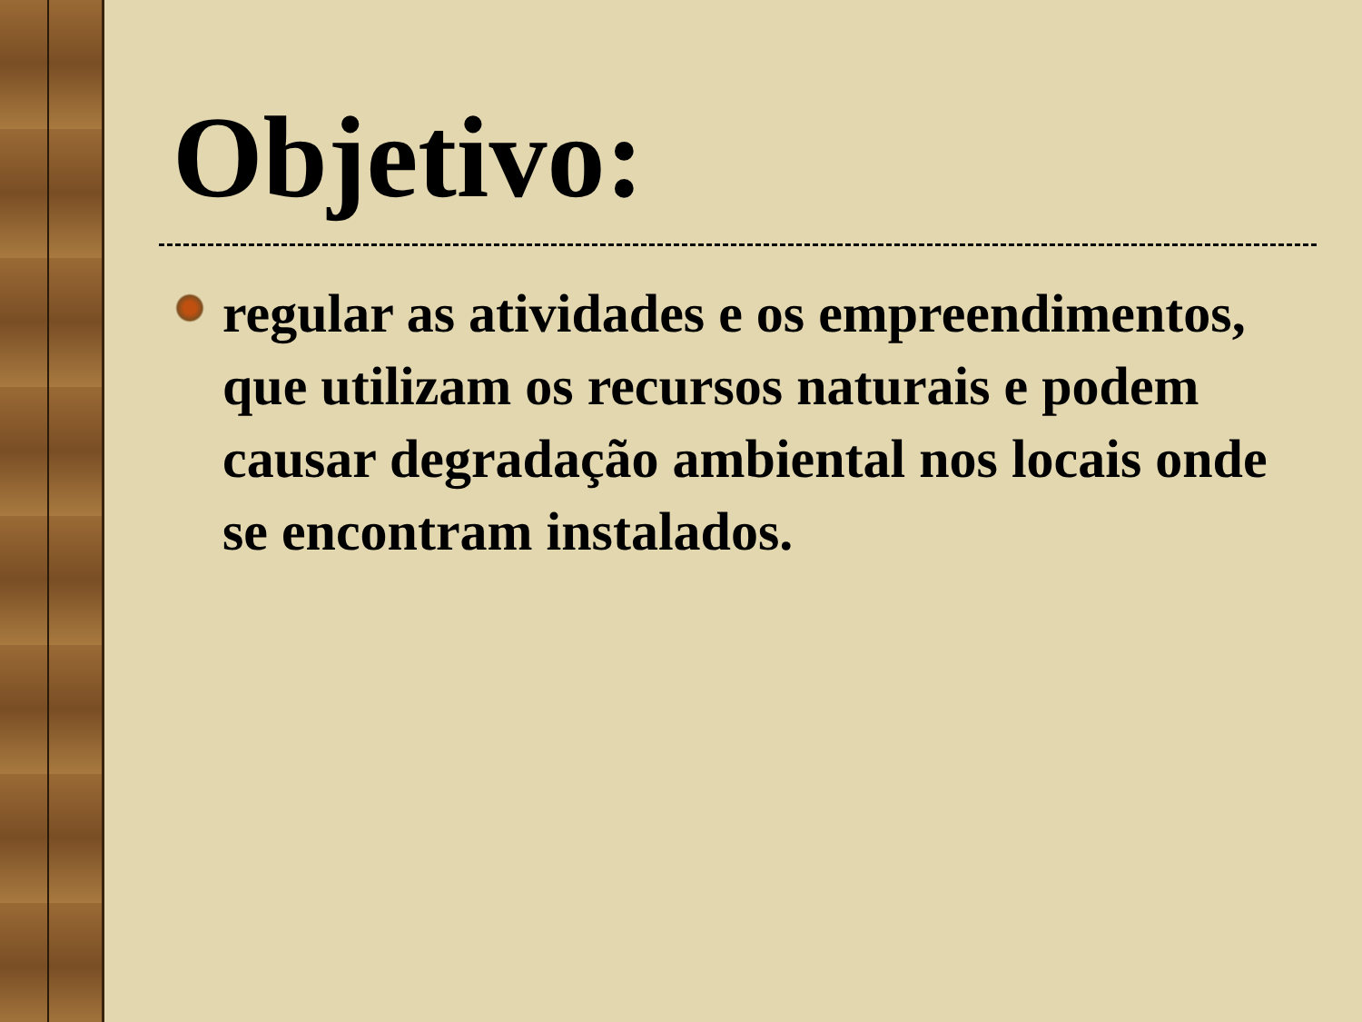Objetivo:
regular as atividades e os empreendimentos, que utilizam os recursos naturais e podem causar degradação ambiental nos locais onde se encontram instalados.